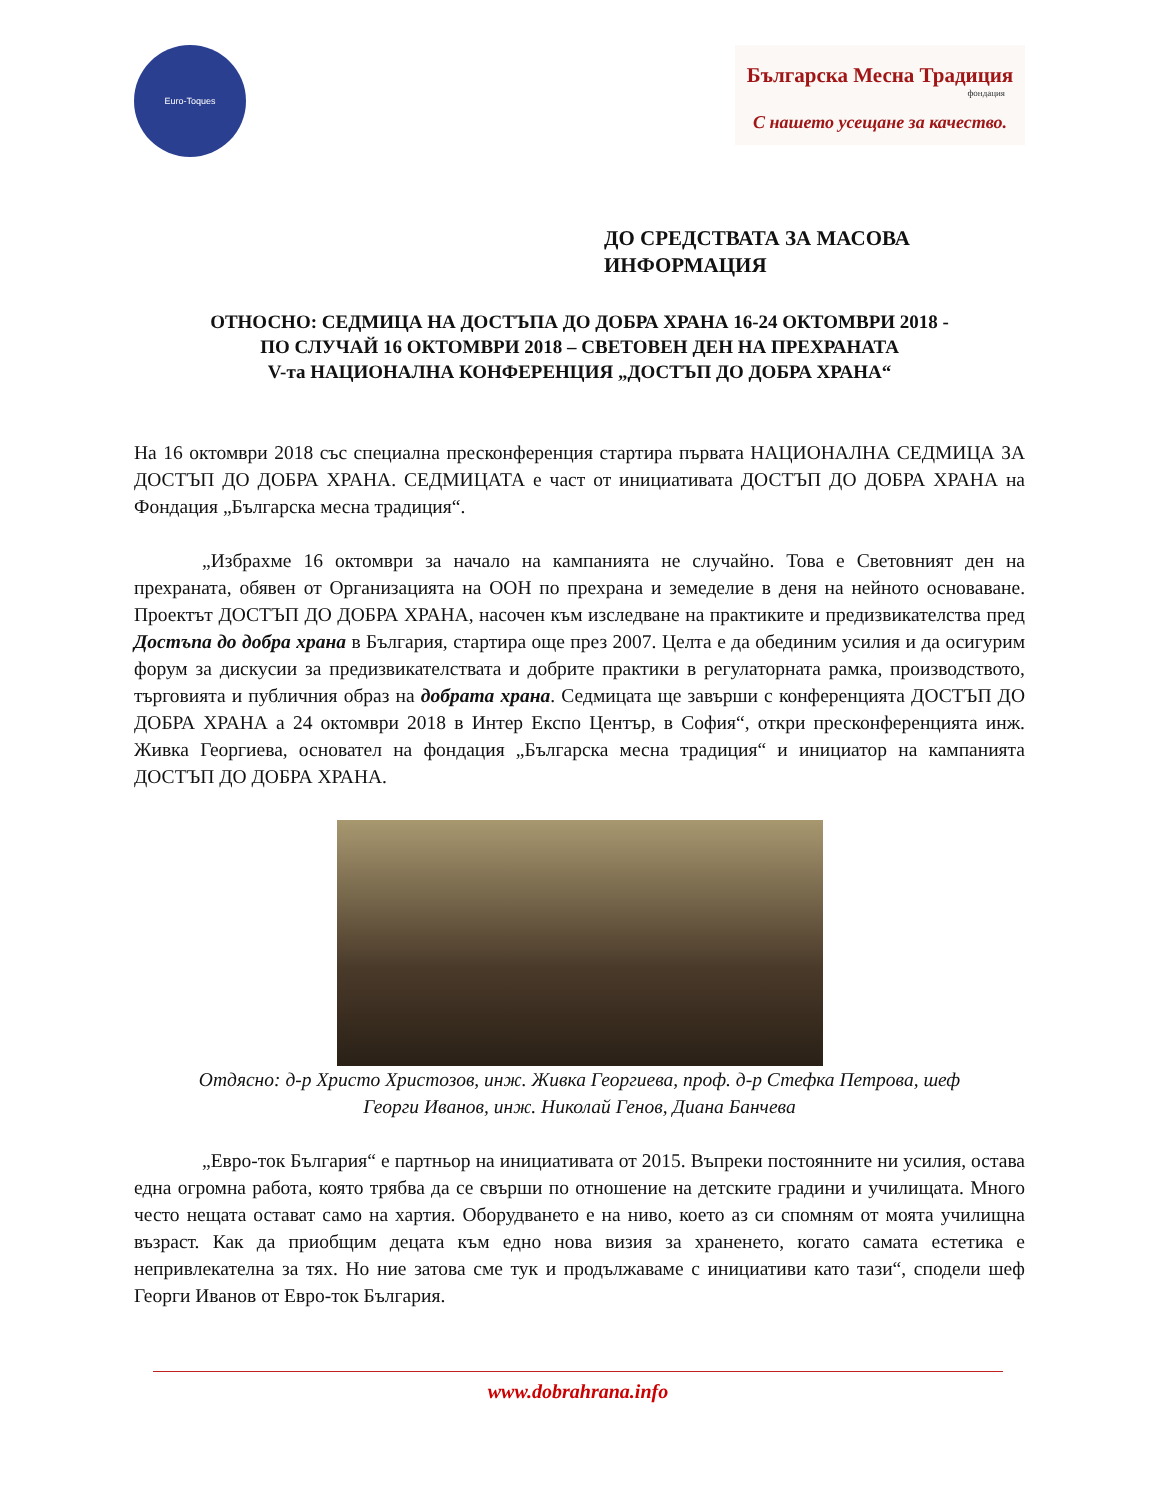Euro-Toques
Българска Месна Традиция
фондация
С нашето усещане за качество.
ДО СРЕДСТВАТА ЗА МАСОВА
ИНФОРМАЦИЯ
ОТНОСНО: СЕДМИЦА НА ДОСТЪПА ДО ДОБРА ХРАНА 16-24 ОКТОМВРИ 2018 -
ПО СЛУЧАЙ 16 ОКТОМВРИ 2018 – СВЕТОВЕН ДЕН НА ПРЕХРАНАТА
V-та НАЦИОНАЛНА КОНФЕРЕНЦИЯ „ДОСТЪП ДО ДОБРА ХРАНА“
На 16 октомври 2018 със специална пресконференция стартира първата НАЦИОНАЛНА СЕДМИЦА ЗА ДОСТЪП ДО ДОБРА ХРАНА. СЕДМИЦАТА е част от инициативата ДОСТЪП ДО ДОБРА ХРАНА на Фондация „Българска месна традиция“.
„Избрахме 16 октомври за начало на кампанията не случайно. Това е Световният ден на прехраната, обявен от Организацията на ООН по прехрана и земеделие в деня на нейното основаване. Проектът ДОСТЪП ДО ДОБРА ХРАНА, насочен към изследване на практиките и предизвикателства пред Достъпа до добра храна в България, стартира още през 2007. Целта е да обединим усилия и да осигурим форум за дискусии за предизвикателствата и добрите практики в регулаторната рамка, производството, търговията и публичния образ на добрата храна. Седмицата ще завърши с конференцията ДОСТЪП ДО ДОБРА ХРАНА а 24 октомври 2018 в Интер Експо Център, в София“, откри пресконференцията инж. Живка Георгиева, основател на фондация „Българска месна традиция“ и инициатор на кампанията ДОСТЪП ДО ДОБРА ХРАНА.
Отдясно: д-р Христо Христозов, инж. Живка Георгиева, проф. д-р Стефка Петрова, шеф
Георги Иванов, инж. Николай Генов, Диана Банчева
„Евро-ток България“ е партньор на инициативата от 2015. Въпреки постоянните ни усилия, остава една огромна работа, която трябва да се свърши по отношение на детските градини и училищата. Много често нещата остават само на хартия. Оборудването е на ниво, което аз си спомням от моята училищна възраст. Как да приобщим децата към едно нова визия за храненето, когато самата естетика е непривлекателна за тях. Но ние затова сме тук и продължаваме с инициативи като тази“, сподели шеф Георги Иванов от Евро-ток България.
www.dobrahrana.info